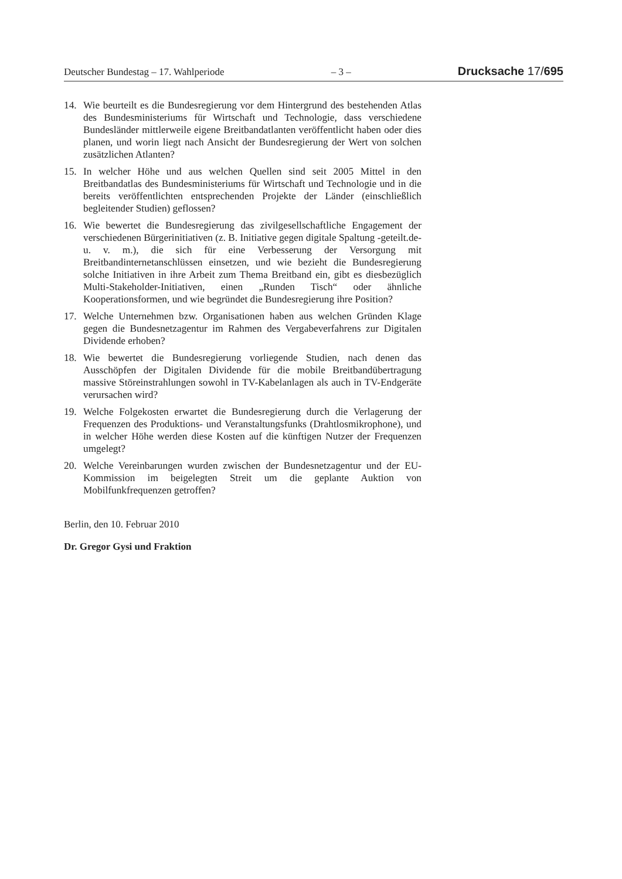Deutscher Bundestag – 17. Wahlperiode – 3 – Drucksache 17/695
14. Wie beurteilt es die Bundesregierung vor dem Hintergrund des bestehenden Atlas des Bundesministeriums für Wirtschaft und Technologie, dass verschiedene Bundesländer mittlerweile eigene Breitbandatlanten veröffentlicht haben oder dies planen, und worin liegt nach Ansicht der Bundesregierung der Wert von solchen zusätzlichen Atlanten?
15. In welcher Höhe und aus welchen Quellen sind seit 2005 Mittel in den Breitbandatlas des Bundesministeriums für Wirtschaft und Technologie und in die bereits veröffentlichten entsprechenden Projekte der Länder (einschließlich begleitender Studien) geflossen?
16. Wie bewertet die Bundesregierung das zivilgesellschaftliche Engagement der verschiedenen Bürgerinitiativen (z. B. Initiative gegen digitale Spaltung -geteilt.de- u. v. m.), die sich für eine Verbesserung der Versorgung mit Breitbandinternetanschlüssen einsetzen, und wie bezieht die Bundesregierung solche Initiativen in ihre Arbeit zum Thema Breitband ein, gibt es diesbezüglich Multi-Stakeholder-Initiativen, einen „Runden Tisch“ oder ähnliche Kooperationsformen, und wie begründet die Bundesregierung ihre Position?
17. Welche Unternehmen bzw. Organisationen haben aus welchen Gründen Klage gegen die Bundesnetzagentur im Rahmen des Vergabeverfahrens zur Digitalen Dividende erhoben?
18. Wie bewertet die Bundesregierung vorliegende Studien, nach denen das Ausschöpfen der Digitalen Dividende für die mobile Breitbandübertragung massive Störeinstrahlungen sowohl in TV-Kabelanlagen als auch in TV-Endgeräte verursachen wird?
19. Welche Folgekosten erwartet die Bundesregierung durch die Verlagerung der Frequenzen des Produktions- und Veranstaltungsfunks (Drahtlosmikrophone), und in welcher Höhe werden diese Kosten auf die künftigen Nutzer der Frequenzen umgelegt?
20. Welche Vereinbarungen wurden zwischen der Bundesnetzagentur und der EU-Kommission im beigelegten Streit um die geplante Auktion von Mobilfunkfrequenzen getroffen?
Berlin, den 10. Februar 2010
Dr. Gregor Gysi und Fraktion